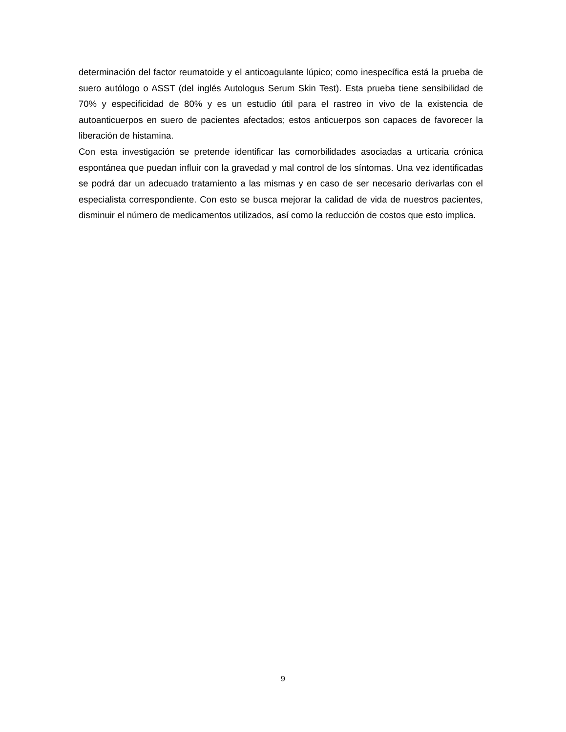determinación del factor reumatoide y el anticoagulante lúpico; como inespecífica está la prueba de suero autólogo o ASST (del inglés Autologus Serum Skin Test). Esta prueba tiene sensibilidad de 70% y especificidad de 80% y es un estudio útil para el rastreo in vivo de la existencia de autoanticuerpos en suero de pacientes afectados; estos anticuerpos son capaces de favorecer la liberación de histamina.
Con esta investigación se pretende identificar las comorbilidades asociadas a urticaria crónica espontánea que puedan influir con la gravedad y mal control de los síntomas. Una vez identificadas se podrá dar un adecuado tratamiento a las mismas y en caso de ser necesario derivarlas con el especialista correspondiente. Con esto se busca mejorar la calidad de vida de nuestros pacientes, disminuir el número de medicamentos utilizados, así como la reducción de costos que esto implica.
9